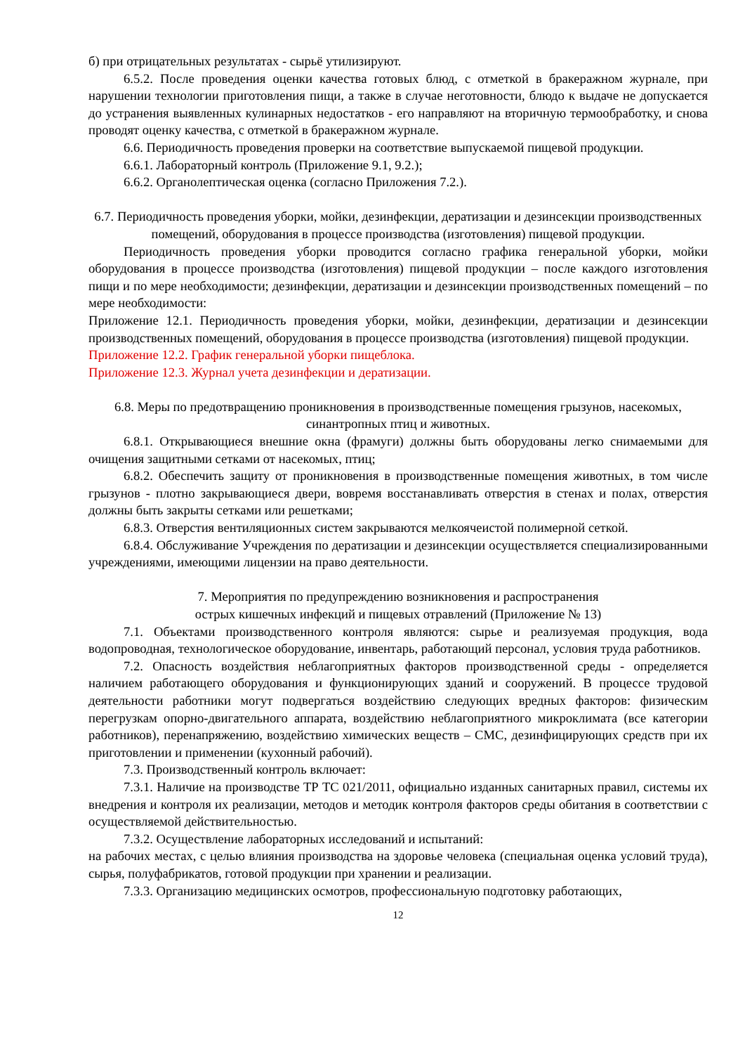б) при отрицательных результатах - сырьё утилизируют.
6.5.2. После проведения оценки качества готовых блюд, с отметкой в бракеражном журнале, при нарушении технологии приготовления пищи, а также в случае неготовности, блюдо к выдаче не допускается до устранения выявленных кулинарных недостатков - его направляют на вторичную термообработку, и снова проводят оценку качества, с отметкой в бракеражном журнале.
6.6. Периодичность проведения проверки на соответствие выпускаемой пищевой продукции.
6.6.1. Лабораторный контроль (Приложение 9.1, 9.2.);
6.6.2. Органолептическая оценка (согласно Приложения 7.2.).
6.7. Периодичность проведения уборки, мойки, дезинфекции, дератизации и дезинсекции производственных помещений, оборудования в процессе производства (изготовления) пищевой продукции.
Периодичность проведения уборки проводится согласно графика генеральной уборки, мойки оборудования в процессе производства (изготовления) пищевой продукции – после каждого изготовления пищи и по мере необходимости; дезинфекции, дератизации и дезинсекции производственных помещений – по мере необходимости:
Приложение 12.1. Периодичность проведения уборки, мойки, дезинфекции, дератизации и дезинсекции производственных помещений, оборудования в процессе производства (изготовления) пищевой продукции.
Приложение 12.2. График генеральной уборки пищеблока.
Приложение 12.3. Журнал учета дезинфекции и дератизации.
6.8. Меры по предотвращению проникновения в производственные помещения грызунов, насекомых, синантропных птиц и животных.
6.8.1. Открывающиеся внешние окна (фрамуги) должны быть оборудованы легко снимаемыми для очищения защитными сетками от насекомых, птиц;
6.8.2. Обеспечить защиту от проникновения в производственные помещения животных, в том числе грызунов - плотно закрывающиеся двери, вовремя восстанавливать отверстия в стенах и полах, отверстия должны быть закрыты сетками или решетками;
6.8.3. Отверстия вентиляционных систем закрываются мелкоячеистой полимерной сеткой.
6.8.4. Обслуживание Учреждения по дератизации и дезинсекции осуществляется специализированными учреждениями, имеющими лицензии на право деятельности.
7. Мероприятия по предупреждению возникновения и распространения
острых кишечных инфекций и пищевых отравлений (Приложение № 13)
7.1. Объектами производственного контроля являются: сырье и реализуемая продукция, вода водопроводная, технологическое оборудование, инвентарь, работающий персонал, условия труда работников.
7.2. Опасность воздействия неблагоприятных факторов производственной среды - определяется наличием работающего оборудования и функционирующих зданий и сооружений. В процессе трудовой деятельности работники могут подвергаться воздействию следующих вредных факторов: физическим перегрузкам опорно-двигательного аппарата, воздействию неблагоприятного микроклимата (все категории работников), перенапряжению, воздействию химических веществ – СМС, дезинфицирующих средств при их приготовлении и применении (кухонный рабочий).
7.3. Производственный контроль включает:
7.3.1. Наличие на производстве ТР ТС 021/2011, официально изданных санитарных правил, системы их внедрения и контроля их реализации, методов и методик контроля факторов среды обитания в соответствии с осуществляемой действительностью.
7.3.2. Осуществление лабораторных исследований и испытаний:
на рабочих местах, с целью влияния производства на здоровье человека (специальная оценка условий труда), сырья, полуфабрикатов, готовой продукции при хранении и реализации.
7.3.3. Организацию медицинских осмотров, профессиональную подготовку работающих,
12